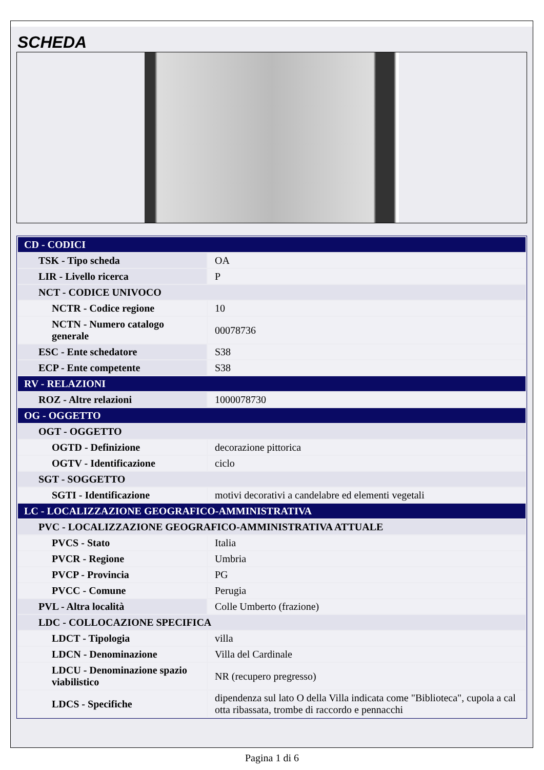SCHEDA
| CD - CODICI | |
| TSK - Tipo scheda | OA |
| LIR - Livello ricerca | P |
| NCT - CODICE UNIVOCO | |
| NCTR - Codice regione | 10 |
| NCTN - Numero catalogo generale | 00078736 |
| ESC - Ente schedatore | S38 |
| ECP - Ente competente | S38 |
| RV - RELAZIONI | |
| ROZ - Altre relazioni | 1000078730 |
| OG - OGGETTO | |
| OGT - OGGETTO | |
| OGTD - Definizione | decorazione pittorica |
| OGTV - Identificazione | ciclo |
| SGT - SOGGETTO | |
| SGTI - Identificazione | motivi decorativi a candelabre ed elementi vegetali |
| LC - LOCALIZZAZIONE GEOGRAFICO-AMMINISTRATIVA | |
| PVC - LOCALIZZAZIONE GEOGRAFICO-AMMINISTRATIVA ATTUALE | |
| PVCS - Stato | Italia |
| PVCR - Regione | Umbria |
| PVCP - Provincia | PG |
| PVCC - Comune | Perugia |
| PVL - Altra località | Colle Umberto (frazione) |
| LDC - COLLOCAZIONE SPECIFICA | |
| LDCT - Tipologia | villa |
| LDCN - Denominazione | Villa del Cardinale |
| LDCU - Denominazione spazio viabilistico | NR (recupero pregresso) |
| LDCS - Specifiche | dipendenza sul lato O della Villa indicata come "Biblioteca", cupola a cal otta ribassata, trombe di raccordo e pennacchi |
Pagina 1 di 6